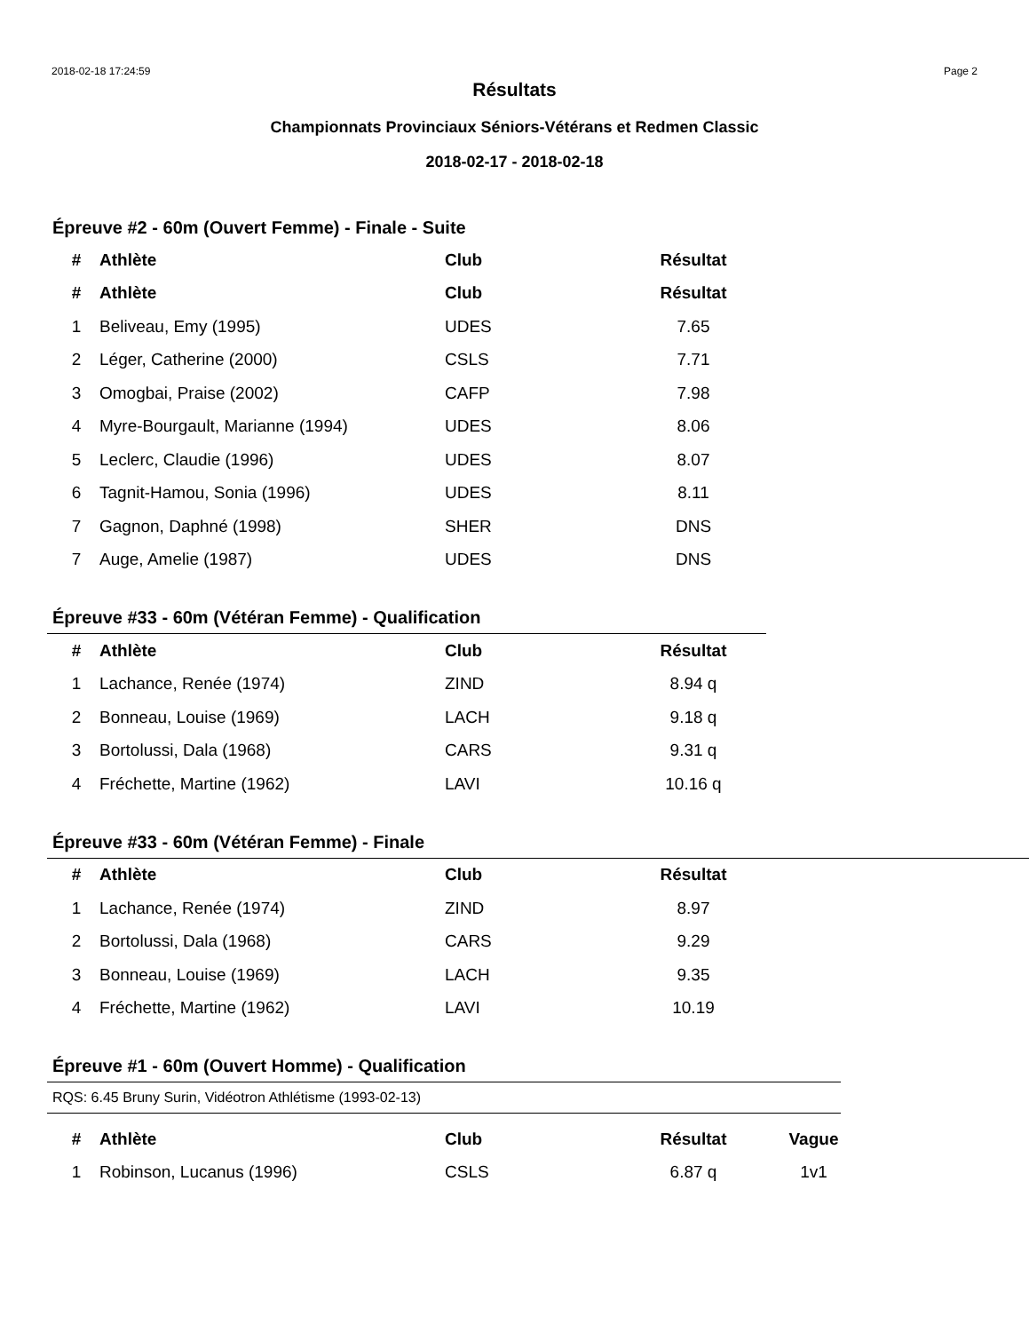2018-02-18 17:24:59 Page 2
Résultats
Championnats Provinciaux Séniors-Vétérans et Redmen Classic
2018-02-17 - 2018-02-18
Épreuve #2 - 60m (Ouvert Femme) - Finale - Suite
| # | Athlète | Club | Résultat |
| --- | --- | --- | --- |
| # | Athlète | Club | Résultat |
| 1 | Beliveau, Emy (1995) | UDES | 7.65 |
| 2 | Léger, Catherine (2000) | CSLS | 7.71 |
| 3 | Omogbai, Praise (2002) | CAFP | 7.98 |
| 4 | Myre-Bourgault, Marianne (1994) | UDES | 8.06 |
| 5 | Leclerc, Claudie (1996) | UDES | 8.07 |
| 6 | Tagnit-Hamou, Sonia (1996) | UDES | 8.11 |
| 7 | Gagnon, Daphné (1998) | SHER | DNS |
| 7 | Auge, Amelie (1987) | UDES | DNS |
Épreuve #33 - 60m (Vétéran Femme) - Qualification
| # | Athlète | Club | Résultat |
| --- | --- | --- | --- |
| 1 | Lachance, Renée (1974) | ZIND | 8.94 q |
| 2 | Bonneau, Louise (1969) | LACH | 9.18 q |
| 3 | Bortolussi, Dala (1968) | CARS | 9.31 q |
| 4 | Fréchette, Martine (1962) | LAVI | 10.16 q |
Épreuve #33 - 60m (Vétéran Femme) - Finale
| # | Athlète | Club | Résultat |
| --- | --- | --- | --- |
| 1 | Lachance, Renée (1974) | ZIND | 8.97 |
| 2 | Bortolussi, Dala (1968) | CARS | 9.29 |
| 3 | Bonneau, Louise (1969) | LACH | 9.35 |
| 4 | Fréchette, Martine (1962) | LAVI | 10.19 |
Épreuve #1 - 60m (Ouvert Homme) - Qualification
RQS: 6.45 Bruny Surin, Vidéotron Athlétisme (1993-02-13)
| # | Athlète | Club | Résultat | Vague |
| --- | --- | --- | --- | --- |
| 1 | Robinson, Lucanus (1996) | CSLS | 6.87 q | 1v1 |